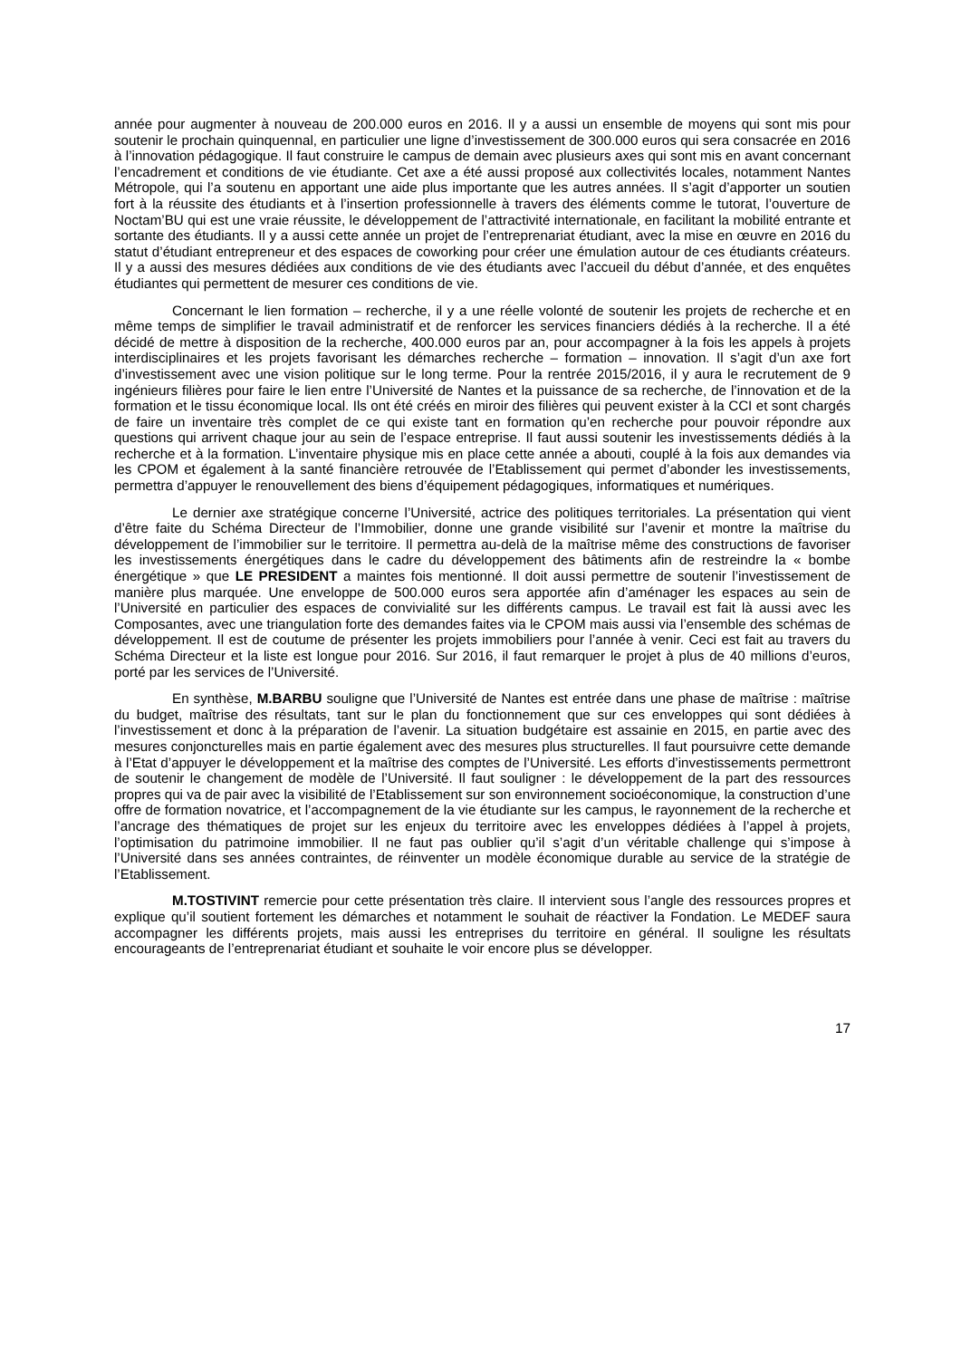année pour augmenter à nouveau de 200.000 euros en 2016. Il y a aussi un ensemble de moyens qui sont mis pour soutenir le prochain quinquennal, en particulier une ligne d’investissement de 300.000 euros qui sera consacrée en 2016 à l’innovation pédagogique. Il faut construire le campus de demain avec plusieurs axes qui sont mis en avant concernant l’encadrement et conditions de vie étudiante. Cet axe a été aussi proposé aux collectivités locales, notamment Nantes Métropole, qui l’a soutenu en apportant une aide plus importante que les autres années. Il s’agit d’apporter un soutien fort à la réussite des étudiants et à l’insertion professionnelle à travers des éléments comme le tutorat, l’ouverture de Noctam’BU qui est une vraie réussite, le développement de l’attractivité internationale, en facilitant la mobilité entrante et sortante des étudiants. Il y a aussi cette année un projet de l’entreprenariat étudiant, avec la mise en œuvre en 2016 du statut d’étudiant entrepreneur et des espaces de coworking pour créer une émulation autour de ces étudiants créateurs. Il y a aussi des mesures dédiées aux conditions de vie des étudiants avec l’accueil du début d’année, et des enquêtes étudiantes qui permettent de mesurer ces conditions de vie.
Concernant le lien formation – recherche, il y a une réelle volonté de soutenir les projets de recherche et en même temps de simplifier le travail administratif et de renforcer les services financiers dédiés à la recherche. Il a été décidé de mettre à disposition de la recherche, 400.000 euros par an, pour accompagner à la fois les appels à projets interdisciplinaires et les projets favorisant les démarches recherche – formation – innovation. Il s’agit d’un axe fort d’investissement avec une vision politique sur le long terme. Pour la rentrée 2015/2016, il y aura le recrutement de 9 ingénieurs filières pour faire le lien entre l’Université de Nantes et la puissance de sa recherche, de l’innovation et de la formation et le tissu économique local. Ils ont été créés en miroir des filières qui peuvent exister à la CCI et sont chargés de faire un inventaire très complet de ce qui existe tant en formation qu’en recherche pour pouvoir répondre aux questions qui arrivent chaque jour au sein de l’espace entreprise. Il faut aussi soutenir les investissements dédiés à la recherche et à la formation. L’inventaire physique mis en place cette année a abouti, couplé à la fois aux demandes via les CPOM et également à la santé financière retrouvée de l’Etablissement qui permet d’abonder les investissements, permettra d’appuyer le renouvellement des biens d’équipement pédagogiques, informatiques et numériques.
Le dernier axe stratégique concerne l’Université, actrice des politiques territoriales. La présentation qui vient d’être faite du Schéma Directeur de l’Immobilier, donne une grande visibilité sur l’avenir et montre la maîtrise du développement de l’immobilier sur le territoire. Il permettra au-delà de la maîtrise même des constructions de favoriser les investissements énergétiques dans le cadre du développement des bâtiments afin de restreindre la « bombe énergétique » que LE PRESIDENT a maintes fois mentionné. Il doit aussi permettre de soutenir l’investissement de manière plus marquée. Une enveloppe de 500.000 euros sera apportée afin d’aménager les espaces au sein de l’Université en particulier des espaces de convivialité sur les différents campus. Le travail est fait là aussi avec les Composantes, avec une triangulation forte des demandes faites via le CPOM mais aussi via l’ensemble des schémas de développement. Il est de coutume de présenter les projets immobiliers pour l’année à venir. Ceci est fait au travers du Schéma Directeur et la liste est longue pour 2016. Sur 2016, il faut remarquer le projet à plus de 40 millions d’euros, porté par les services de l’Université.
En synthèse, M.BARBU souligne que l’Université de Nantes est entrée dans une phase de maîtrise : maîtrise du budget, maîtrise des résultats, tant sur le plan du fonctionnement que sur ces enveloppes qui sont dédiées à l’investissement et donc à la préparation de l’avenir. La situation budgétaire est assainie en 2015, en partie avec des mesures conjoncturelles mais en partie également avec des mesures plus structurelles. Il faut poursuivre cette demande à l’Etat d’appuyer le développement et la maîtrise des comptes de l’Université. Les efforts d’investissements permettront de soutenir le changement de modèle de l’Université. Il faut souligner : le développement de la part des ressources propres qui va de pair avec la visibilité de l’Etablissement sur son environnement socioéconomique, la construction d’une offre de formation novatrice, et l’accompagnement de la vie étudiante sur les campus, le rayonnement de la recherche et l’ancrage des thématiques de projet sur les enjeux du territoire avec les enveloppes dédiées à l’appel à projets, l’optimisation du patrimoine immobilier. Il ne faut pas oublier qu’il s’agit d’un véritable challenge qui s’impose à l’Université dans ses années contraintes, de réinventer un modèle économique durable au service de la stratégie de l’Etablissement.
M.TOSTIVINT remercie pour cette présentation très claire. Il intervient sous l’angle des ressources propres et explique qu’il soutient fortement les démarches et notamment le souhait de réactiver la Fondation. Le MEDEF saura accompagner les différents projets, mais aussi les entreprises du territoire en général. Il souligne les résultats encourageants de l’entreprenariat étudiant et souhaite le voir encore plus se développer.
17